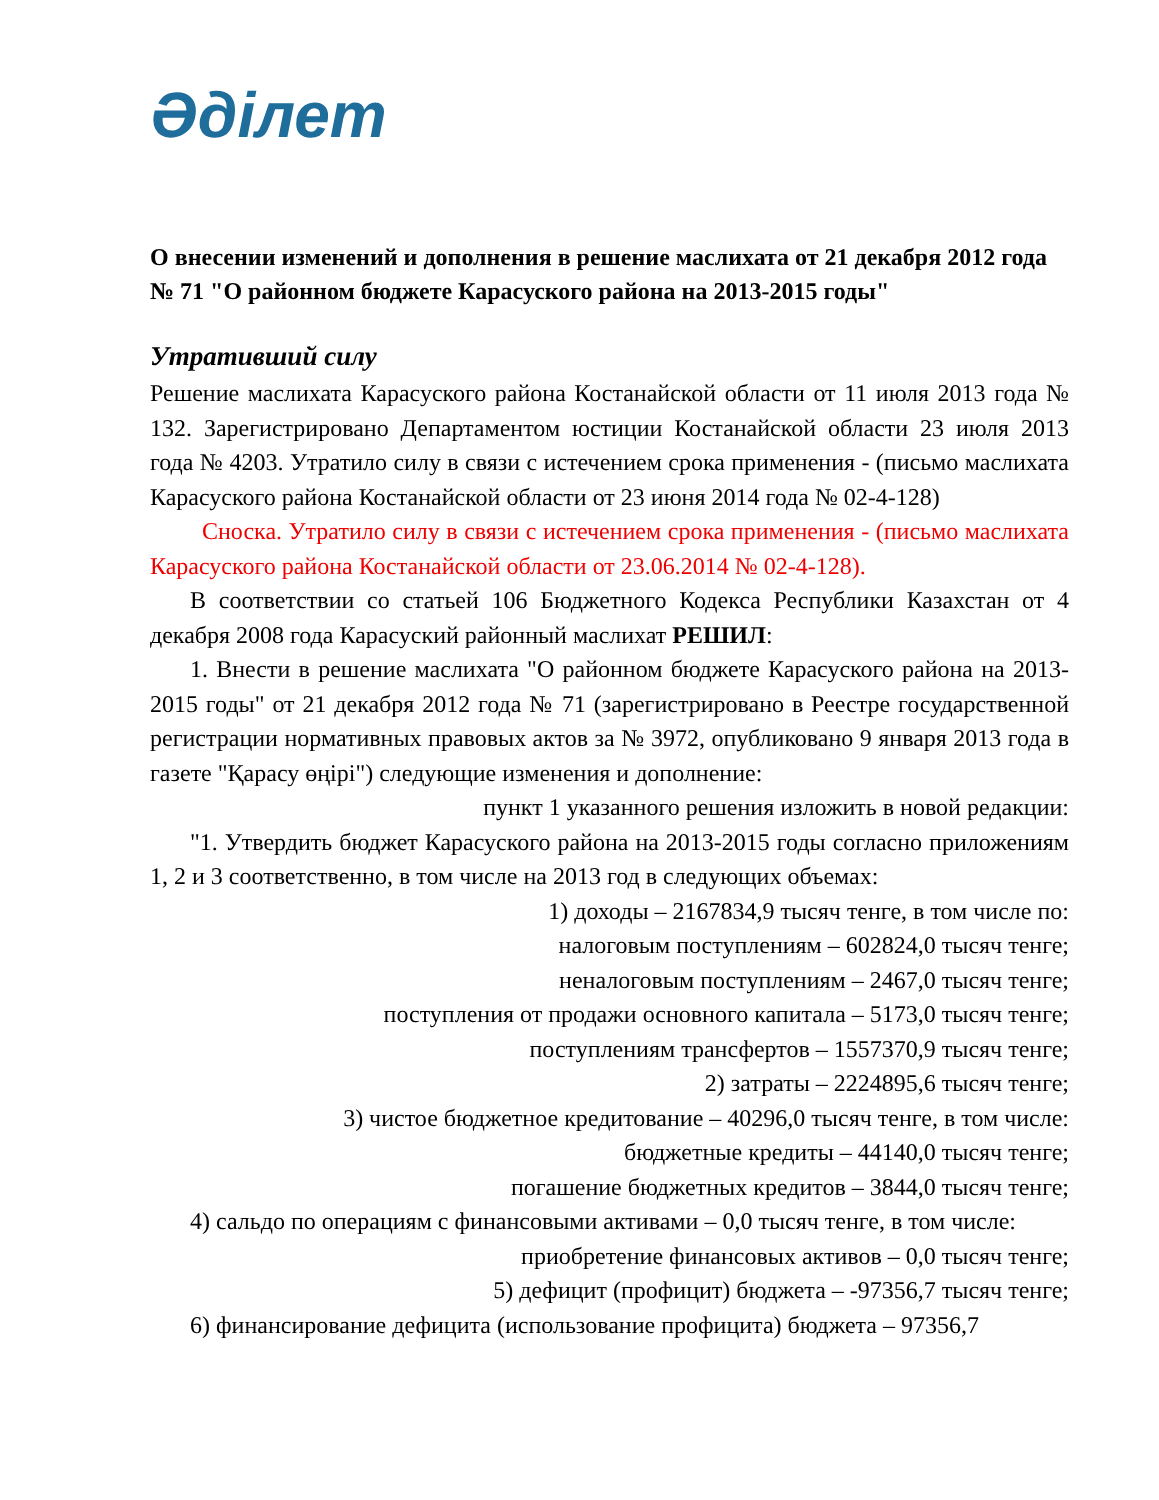Әділет
О внесении изменений и дополнения в решение маслихата от 21 декабря 2012 года № 71 "О районном бюджете Карасуского района на 2013-2015 годы"
Утративший силу
Решение маслихата Карасуского района Костанайской области от 11 июля 2013 года № 132. Зарегистрировано Департаментом юстиции Костанайской области 23 июля 2013 года № 4203. Утратило силу в связи с истечением срока применения - (письмо маслихата Карасуского района Костанайской области от 23 июня 2014 года № 02-4-128)
Сноска. Утратило силу в связи с истечением срока применения - (письмо маслихата Карасуского района Костанайской области от 23.06.2014 № 02-4-128).
В соответствии со статьей 106 Бюджетного Кодекса Республики Казахстан от 4 декабря 2008 года Карасуский районный маслихат РЕШИЛ:
1. Внести в решение маслихата "О районном бюджете Карасуского района на 2013-2015 годы" от 21 декабря 2012 года № 71 (зарегистрировано в Реестре государственной регистрации нормативных правовых актов за № 3972, опубликовано 9 января 2013 года в газете "Қарасу өңірі") следующие изменения и дополнение:
пункт 1 указанного решения изложить в новой редакции:
"1. Утвердить бюджет Карасуского района на 2013-2015 годы согласно приложениям 1, 2 и 3 соответственно, в том числе на 2013 год в следующих объемах:
1) доходы – 2167834,9 тысяч тенге, в том числе по:
налоговым поступлениям – 602824,0 тысяч тенге;
неналоговым поступлениям – 2467,0 тысяч тенге;
поступления от продажи основного капитала – 5173,0 тысяч тенге;
поступлениям трансфертов – 1557370,9 тысяч тенге;
2) затраты – 2224895,6 тысяч тенге;
3) чистое бюджетное кредитование – 40296,0 тысяч тенге, в том числе:
бюджетные кредиты – 44140,0 тысяч тенге;
погашение бюджетных кредитов – 3844,0 тысяч тенге;
4) сальдо по операциям с финансовыми активами – 0,0 тысяч тенге, в том числе:
приобретение финансовых активов – 0,0 тысяч тенге;
5) дефицит (профицит) бюджета – -97356,7 тысяч тенге;
6) финансирование дефицита (использование профицита) бюджета – 97356,7